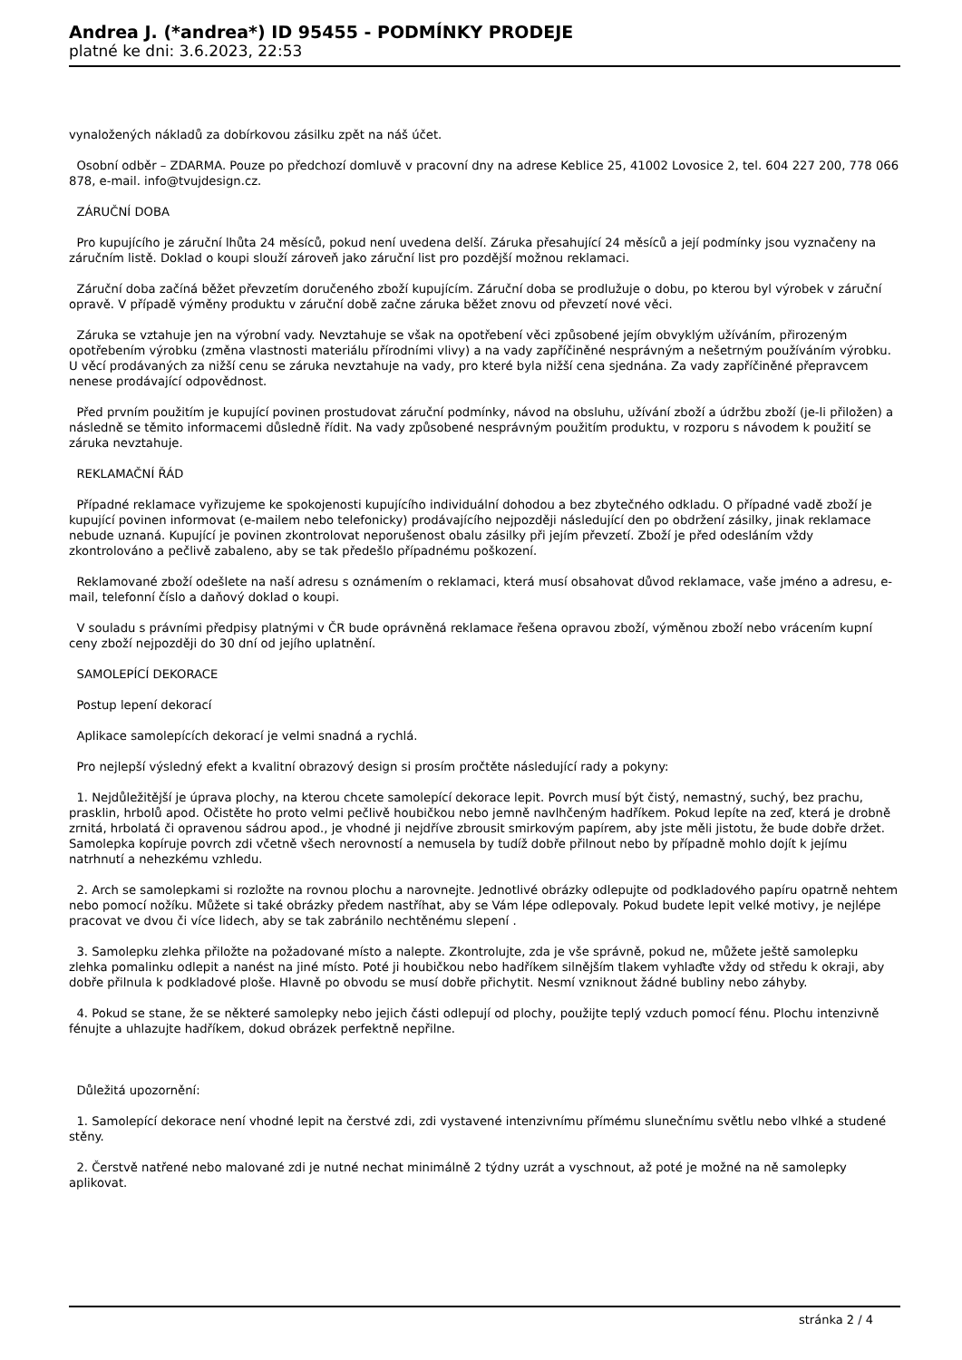Andrea J. (*andrea*) ID 95455 - PODMÍNKY PRODEJE
platné ke dni: 3.6.2023, 22:53
vynaložených nákladů za dobírkovou zásilku zpět na náš účet.
Osobní odběr – ZDARMA. Pouze po předchozí domluvě v pracovní dny na adrese Keblice 25, 41002 Lovosice 2, tel. 604 227 200, 778 066 878, e-mail. info@tvujdesign.cz.
ZÁRUČNÍ DOBA
Pro kupujícího je záruční lhůta 24 měsíců, pokud není uvedena delší. Záruka přesahující 24 měsíců a její podmínky jsou vyznačeny na záručním listě. Doklad o koupi slouží zároveň jako záruční list pro pozdější možnou reklamaci.
Záruční doba začíná běžet převzetím doručeného zboží kupujícím. Záruční doba se prodlužuje o dobu, po kterou byl výrobek v záruční opravě. V případě výměny produktu v záruční době začne záruka běžet znovu od převzetí nové věci.
Záruka se vztahuje jen na výrobní vady. Nevztahuje se však na opotřebení věci způsobené jejím obvyklým užíváním, přirozeným opotřebením výrobku (změna vlastnosti materiálu přírodními vlivy) a na vady zapříčiněné nesprávným a nešetrným používáním výrobku. U věcí prodávaných za nižší cenu se záruka nevztahuje na vady, pro které byla nižší cena sjednána. Za vady zapříčiněné přepravcem nenese prodávající odpovědnost.
Před prvním použitím je kupující povinen prostudovat záruční podmínky, návod na obsluhu, užívání zboží a údržbu zboží (je-li přiložen) a následně se těmito informacemi důsledně řídit. Na vady způsobené nesprávným použitím produktu, v rozporu s návodem k použití se záruka nevztahuje.
REKLAMAČNÍ ŘÁD
Případné reklamace vyřizujeme ke spokojenosti kupujícího individuální dohodou a bez zbytečného odkladu. O případné vadě zboží je kupující povinen informovat (e-mailem nebo telefonicky) prodávajícího nejpozději následující den po obdržení zásilky, jinak reklamace nebude uznaná. Kupující je povinen zkontrolovat neporušenost obalu zásilky při jejím převzetí. Zboží je před odesláním vždy zkontrolováno a pečlivě zabaleno, aby se tak předešlo případnému poškození.
Reklamované zboží odešlete na naší adresu s oznámením o reklamaci, která musí obsahovat důvod reklamace, vaše jméno a adresu, e-mail, telefonní číslo a daňový doklad o koupi.
V souladu s právními předpisy platnými v ČR bude oprávněná reklamace řešena opravou zboží, výměnou zboží nebo vrácením kupní ceny zboží nejpozději do 30 dní od jejího uplatnění.
SAMOLEPÍCÍ DEKORACE
Postup lepení dekorací
Aplikace samolepících dekorací je velmi snadná a rychlá.
Pro nejlepší výsledný efekt a kvalitní obrazový design si prosím pročtěte následující rady a pokyny:
1. Nejdůležitější je úprava plochy, na kterou chcete samolepící dekorace lepit. Povrch musí být čistý, nemastný, suchý, bez prachu, prasklin, hrbolů apod. Očistěte ho proto velmi pečlivě houbičkou nebo jemně navlhčeným hadříkem. Pokud lepíte na zeď, která je drobně zrnitá, hrbolatá či opravenou sádrou apod., je vhodné ji nejdříve zbrousit smirkovým papírem, aby jste měli jistotu, že bude dobře držet. Samolepka kopíruje povrch zdi včetně všech nerovností a nemusela by tudíž dobře přilnout nebo by případně mohlo dojít k jejímu natrhnutí a nehezkému vzhledu.
2. Arch se samolepkami si rozložte na rovnou plochu a narovnejte. Jednotlivé obrázky odlepujte od podkladového papíru opatrně nehtem nebo pomocí nožíku. Můžete si také obrázky předem nastříhat, aby se Vám lépe odlepovaly. Pokud budete lepit velké motivy, je nejlépe pracovat ve dvou či více lidech, aby se tak zabránilo nechtěnému slepení .
3. Samolepku zlehka přiložte na požadované místo a nalepte. Zkontrolujte, zda je vše správně, pokud ne, můžete ještě samolepku zlehka pomalinku odlepit a nanést na jiné místo. Poté ji houbičkou nebo hadříkem silnějším tlakem vyhlaďte vždy od středu k okraji, aby dobře přilnula k podkladové ploše. Hlavně po obvodu se musí dobře přichytit. Nesmí vzniknout žádné bubliny nebo záhyby.
4. Pokud se stane, že se některé samolepky nebo jejich části odlepují od plochy, použijte teplý vzduch pomocí fénu. Plochu intenzivně fénujte a uhlazujte hadříkem, dokud obrázek perfektně nepřilne.
Důležitá upozornění:
1. Samolepící dekorace není vhodné lepit na čerstvé zdi, zdi vystavené intenzivnímu přímému slunečnímu světlu nebo vlhké a studené stěny.
2. Čerstvě natřené nebo malované zdi je nutné nechat minimálně 2 týdny uzrát a vyschnout, až poté je možné na ně samolepky aplikovat.
stránka 2 / 4